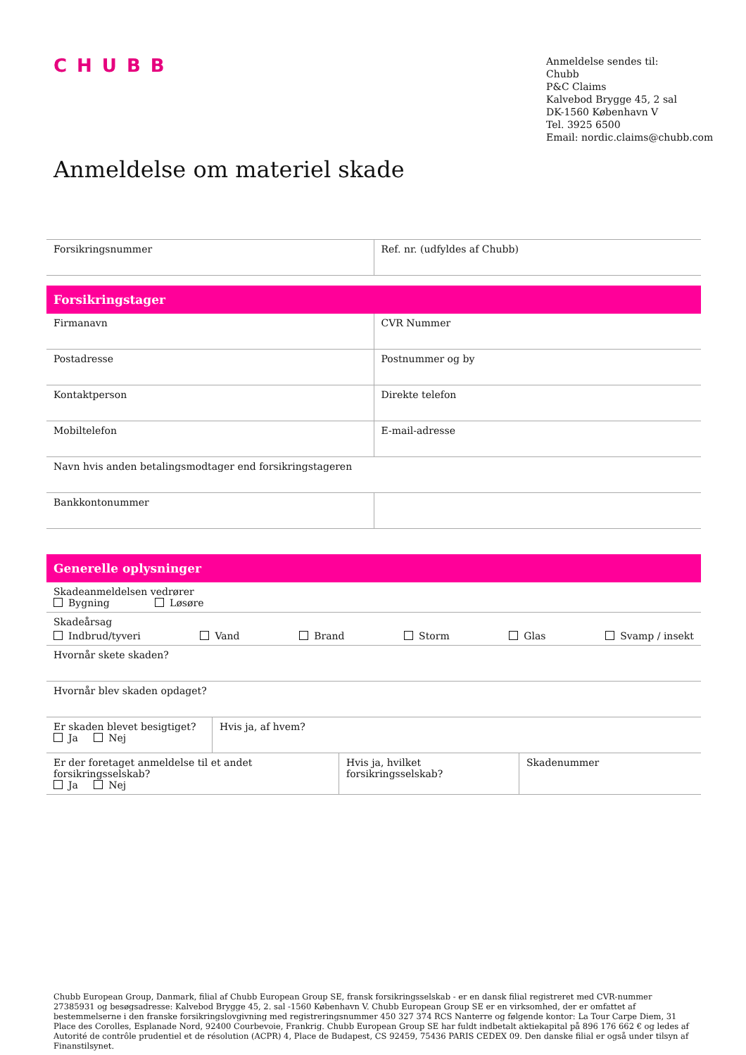CHUBB
Anmeldelse sendes til:
Chubb
P&C Claims
Kalvebod Brygge 45, 2 sal
DK-1560 København V
Tel. 3925 6500
Email: nordic.claims@chubb.com
Anmeldelse om materiel skade
| Forsikringsnummer | Ref. nr. (udfyldes af Chubb) |
Forsikringstager
| Firmanavn | CVR Nummer |
| Postadresse | Postnummer og by |
| Kontaktperson | Direkte telefon |
| Mobiltelefon | E-mail-adresse |
| Navn hvis anden betalingsmodtager end forsikringstageren | |
| Bankkontonummer | |
Generelle oplysninger
| Skadeanmeldelsen vedrører Bygning Løsøre |
| Skadeårsag Indbrud/tyveri Vand Brand Storm Glas Svamp / insekt |
| Hvornår skete skaden? |
| Hvornår blev skaden opdaget? |
| Er skaden blevet besigtiget? Ja Nej | Hvis ja, af hvem? |
| Er der foretaget anmeldelse til et andet forsikringsselskab? Ja Nej | Hvis ja, hvilket forsikringsselskab? | Skadenummer |
Chubb European Group, Danmark, filial af Chubb European Group SE, fransk forsikringsselskab - er en dansk filial registreret med CVR-nummer 27385931 og besøgsadresse: Kalvebod Brygge 45, 2. sal -1560 København V. Chubb European Group SE er en virksomhed, der er omfattet af bestemmelserne i den franske forsikringslovgivning med registreringsnummer 450 327 374 RCS Nanterre og følgende kontor: La Tour Carpe Diem, 31 Place des Corolles, Esplanade Nord, 92400 Courbevoie, Frankrig. Chubb European Group SE har fuldt indbetalt aktiekapital på 896 176 662 € og ledes af Autorité de contrôle prudentiel et de résolution (ACPR) 4, Place de Budapest, CS 92459, 75436 PARIS CEDEX 09. Den danske filial er også under tilsyn af Finanstilsynet.